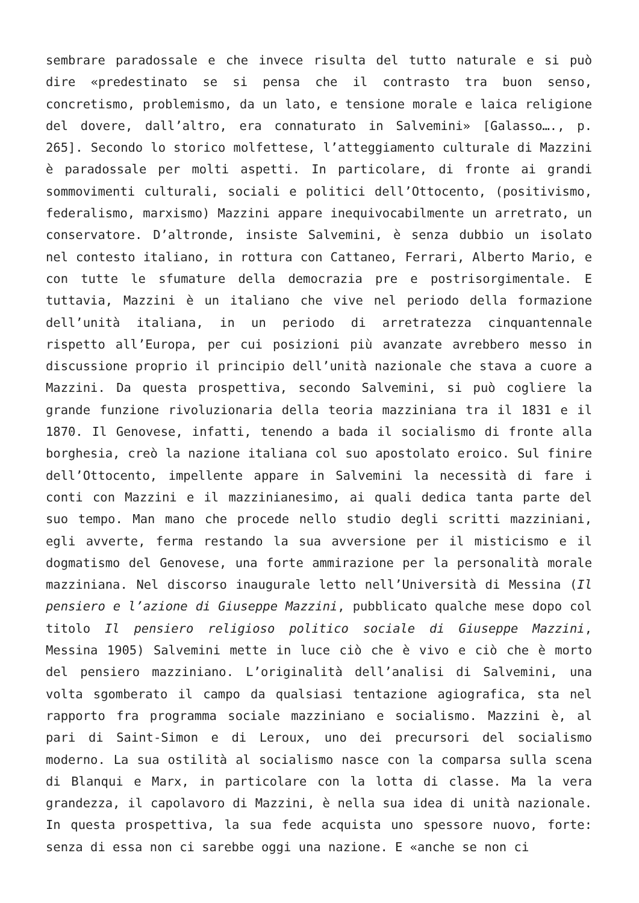sembrare paradossale e che invece risulta del tutto naturale e si può dire «predestinato se si pensa che il contrasto tra buon senso, concretismo, problemismo, da un lato, e tensione morale e laica religione del dovere, dall’altro, era connaturato in Salvemini» [Galasso…., p. 265]. Secondo lo storico molfettese, l’atteggiamento culturale di Mazzini è paradossale per molti aspetti. In particolare, di fronte ai grandi sommovimenti culturali, sociali e politici dell’Ottocento, (positivismo, federalismo, marxismo) Mazzini appare inequivocabilmente un arretrato, un conservatore. D’altronde, insiste Salvemini, è senza dubbio un isolato nel contesto italiano, in rottura con Cattaneo, Ferrari, Alberto Mario, e con tutte le sfumature della democrazia pre e postrisorgimentale. E tuttavia, Mazzini è un italiano che vive nel periodo della formazione dell’unità italiana, in un periodo di arretratezza cinquantennale rispetto all’Europa, per cui posizioni più avanzate avrebbero messo in discussione proprio il principio dell’unità nazionale che stava a cuore a Mazzini. Da questa prospettiva, secondo Salvemini, si può cogliere la grande funzione rivoluzionaria della teoria mazziniana tra il 1831 e il 1870. Il Genovese, infatti, tenendo a bada il socialismo di fronte alla borghesia, creò la nazione italiana col suo apostolato eroico. Sul finire dell’Ottocento, impellente appare in Salvemini la necessità di fare i conti con Mazzini e il mazzinianesimo, ai quali dedica tanta parte del suo tempo. Man mano che procede nello studio degli scritti mazziniani, egli avverte, ferma restando la sua avversione per il misticismo e il dogmatismo del Genovese, una forte ammirazione per la personalità morale mazziniana. Nel discorso inaugurale letto nell’Università di Messina (Il pensiero e l’azione di Giuseppe Mazzini, pubblicato qualche mese dopo col titolo Il pensiero religioso politico sociale di Giuseppe Mazzini, Messina 1905) Salvemini mette in luce ciò che è vivo e ciò che è morto del pensiero mazziniano. L’originalità dell’analisi di Salvemini, una volta sgomberato il campo da qualsiasi tentazione agiografica, sta nel rapporto fra programma sociale mazziniano e socialismo. Mazzini è, al pari di Saint-Simon e di Leroux, uno dei precursori del socialismo moderno. La sua ostilità al socialismo nasce con la comparsa sulla scena di Blanqui e Marx, in particolare con la lotta di classe. Ma la vera grandezza, il capolavoro di Mazzini, è nella sua idea di unità nazionale. In questa prospettiva, la sua fede acquista uno spessore nuovo, forte: senza di essa non ci sarebbe oggi una nazione. E «anche se non ci